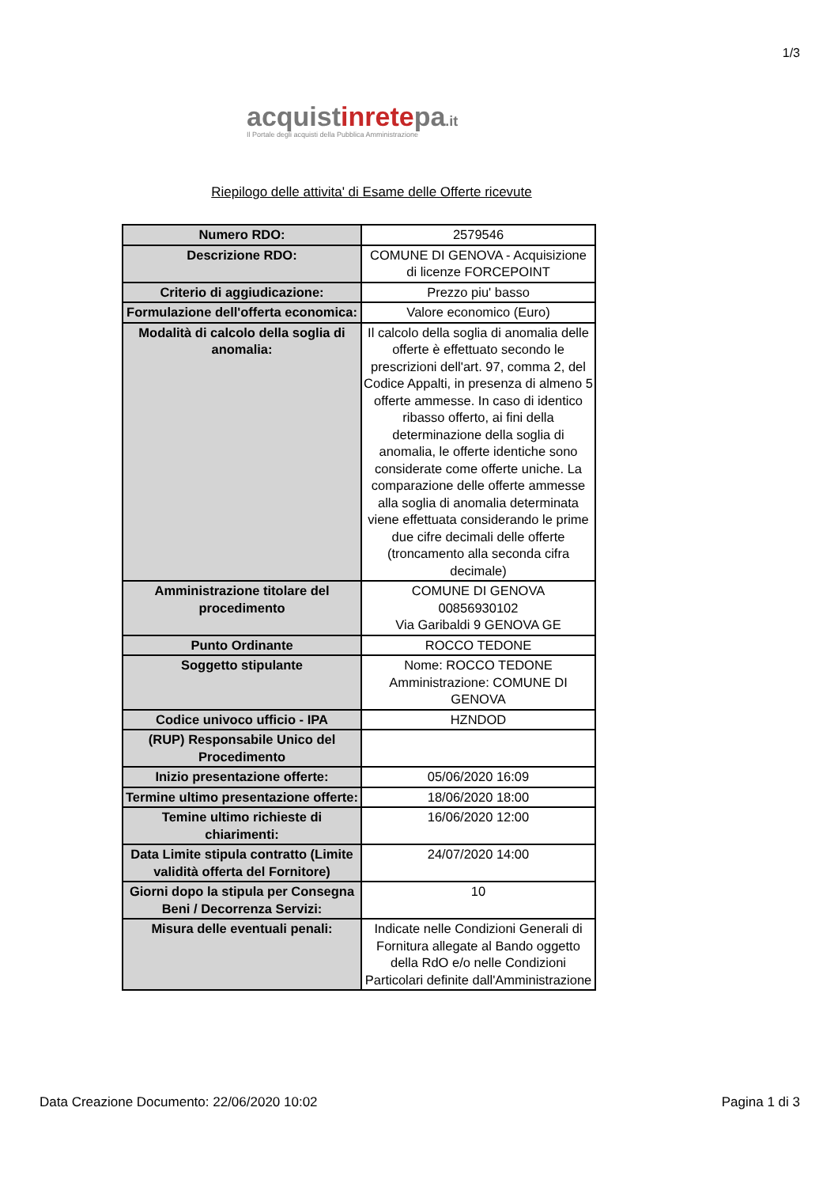1/3
acquistinretepa.it
Il Portale degli acquisti della Pubblica Amministrazione
Riepilogo delle attivita' di Esame delle Offerte ricevute
| Numero RDO: | 2579546 |
| Descrizione RDO: | COMUNE DI GENOVA - Acquisizione di licenze FORCEPOINT |
| Criterio di aggiudicazione: | Prezzo piu' basso |
| Formulazione dell'offerta economica: | Valore economico (Euro) |
| Modalità di calcolo della soglia di anomalia: | Il calcolo della soglia di anomalia delle offerte è effettuato secondo le prescrizioni dell'art. 97, comma 2, del Codice Appalti, in presenza di almeno 5 offerte ammesse. In caso di identico ribasso offerto, ai fini della determinazione della soglia di anomalia, le offerte identiche sono considerate come offerte uniche. La comparazione delle offerte ammesse alla soglia di anomalia determinata viene effettuata considerando le prime due cifre decimali delle offerte (troncamento alla seconda cifra decimale) |
| Amministrazione titolare del procedimento | COMUNE DI GENOVA 00856930102 Via Garibaldi 9 GENOVA GE |
| Punto Ordinante | ROCCO TEDONE |
| Soggetto stipulante | Nome: ROCCO TEDONE Amministrazione: COMUNE DI GENOVA |
| Codice univoco ufficio - IPA | HZNDOD |
| (RUP) Responsabile Unico del Procedimento | |
| Inizio presentazione offerte: | 05/06/2020 16:09 |
| Termine ultimo presentazione offerte: | 18/06/2020 18:00 |
| Temine ultimo richieste di chiarimenti: | 16/06/2020 12:00 |
| Data Limite stipula contratto (Limite validità offerta del Fornitore) | 24/07/2020 14:00 |
| Giorni dopo la stipula per Consegna Beni / Decorrenza Servizi: | 10 |
| Misura delle eventuali penali: | Indicate nelle Condizioni Generali di Fornitura allegate al Bando oggetto della RdO e/o nelle Condizioni Particolari definite dall'Amministrazione |
Data Creazione Documento: 22/06/2020 10:02 Pagina 1 di 3